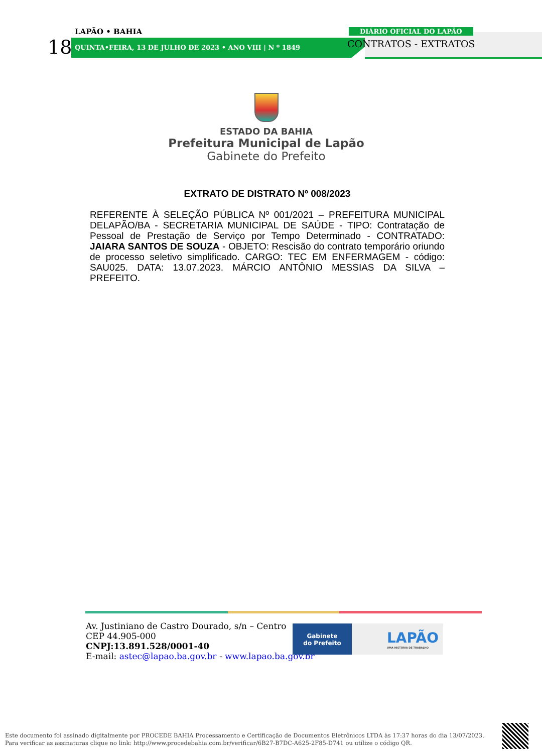LAPÃO • BAHIA
18 QUINTA•FEIRA, 13 DE JULHO DE 2023 • ANO VIII | N º 1849
DIÁRIO OFICIAL DO LAPÃO
CONTRATOS - EXTRATOS
ESTADO DA BAHIA
Prefeitura Municipal de Lapão
Gabinete do Prefeito
EXTRATO DE DISTRATO Nº 008/2023
REFERENTE À SELEÇÃO PÚBLICA Nº 001/2021 – PREFEITURA MUNICIPAL DELAPÃO/BA - SECRETARIA MUNICIPAL DE SAÚDE - TIPO: Contratação de Pessoal de Prestação de Serviço por Tempo Determinado - CONTRATADO: JAIARA SANTOS DE SOUZA - OBJETO: Rescisão do contrato temporário oriundo de processo seletivo simplificado. CARGO: TEC EM ENFERMAGEM - código: SAU025. DATA: 13.07.2023. MÁRCIO ANTÔNIO MESSIAS DA SILVA – PREFEITO.
Av. Justiniano de Castro Dourado, s/n – Centro
CEP 44.905-000
CNPJ:13.891.528/0001-40
E-mail: astec@lapao.ba.gov.br - www.lapao.ba.gov.br
Gabinete
do Prefeito
LAPÃO
UMA HISTÓRIA DE TRABALHO
Este documento foi assinado digitalmente por PROCEDE BAHIA Processamento e Certificação de Documentos Eletrônicos LTDA às 17:37 horas do dia 13/07/2023.
Para verificar as assinaturas clique no link: http://www.procedebahia.com.br/verificar/6B27-B7DC-A625-2F85-D741 ou utilize o código QR.